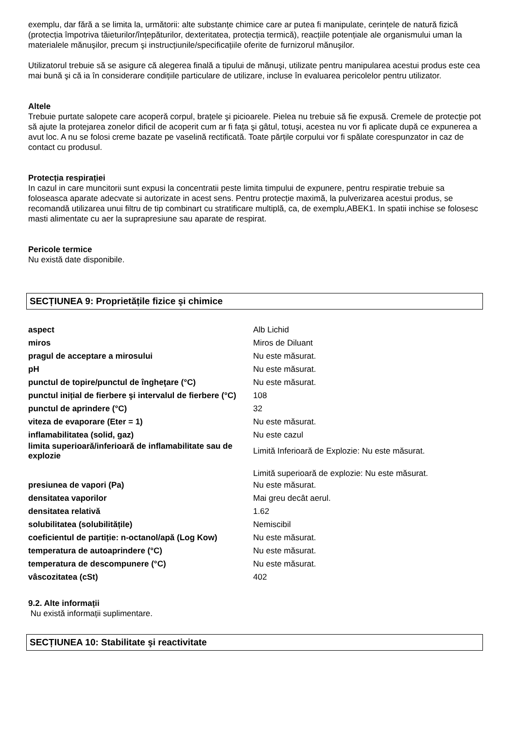exemplu, dar fără a se limita la, următorii: alte substanțe chimice care ar putea fi manipulate, cerințele de natură fizică (protecția împotriva tăieturilor/înțepăturilor, dexteritatea, protecția termică), reacțiile potențiale ale organismului uman la materialele mănuşilor, precum şi instrucțiunile/specificațiile oferite de furnizorul mănuşilor.
Utilizatorul trebuie să se asigure că alegerea finală a tipului de mănuşi, utilizate pentru manipularea acestui produs este cea mai bună şi că ia în considerare condițiile particulare de utilizare, incluse în evaluarea pericolelor pentru utilizator.
Altele
Trebuie purtate salopete care acoperă corpul, brațele şi picioarele. Pielea nu trebuie să fie expusă. Cremele de protecție pot să ajute la protejarea zonelor dificil de acoperit cum ar fi fața şi gâtul, totuşi, acestea nu vor fi aplicate după ce expunerea a avut loc. A nu se folosi creme bazate pe vaselină rectificată. Toate părțile corpului vor fi spălate corespunzator in caz de contact cu produsul.
Protecția respirației
In cazul in care muncitorii sunt expusi la concentratii peste limita timpului de expunere, pentru respiratie trebuie sa foloseasca aparate adecvate si autorizate in acest sens. Pentru protecție maximă, la pulverizarea acestui produs, se recomandă utilizarea unui filtru de tip combinart cu stratificare multiplă, ca, de exemplu,ABEK1. In spatii inchise se folosesc masti alimentate cu aer la suprapresiune sau aparate de respirat.
Pericole termice
Nu există date disponibile.
SECȚIUNEA 9: Proprietățile fizice şi chimice
| aspect | Alb Lichid |
| miros | Miros de Diluant |
| pragul de acceptare a mirosului | Nu este măsurat. |
| pH | Nu este măsurat. |
| punctul de topire/punctul de îngheţare (°C) | Nu este măsurat. |
| punctul inițial de fierbere şi intervalul de fierbere (°C) | 108 |
| punctul de aprindere (°C) | 32 |
| viteza de evaporare (Eter = 1) | Nu este măsurat. |
| inflamabilitatea (solid, gaz) | Nu este cazul |
| limita superioară/inferioară de inflamabilitate sau de explozie | Limită Inferioară de Explozie: Nu este măsurat. |
| | Limită superioară de explozie: Nu este măsurat. |
| presiunea de vapori (Pa) | Nu este măsurat. |
| densitatea vaporilor | Mai greu decât aerul. |
| densitatea relativă | 1.62 |
| solubilitatea (solubilitățile) | Nemiscibil |
| coeficientul de partiție: n-octanol/apă (Log Kow) | Nu este măsurat. |
| temperatura de autoaprindere (°C) | Nu este măsurat. |
| temperatura de descompunere (°C) | Nu este măsurat. |
| vâscozitatea (cSt) | 402 |
9.2. Alte informații
Nu există informații suplimentare.
SECȚIUNEA 10: Stabilitate şi reactivitate